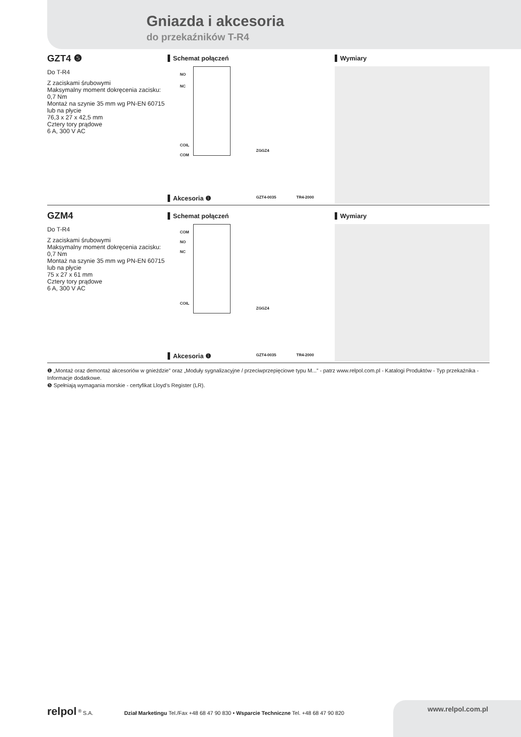Gniazda i akcesoria
do przekaźników T-R4
GZT4 ❺
Do T-R4
Z zaciskami śrubowymi
Maksymalny moment dokręcenia zacisku: 0,7 Nm
Montaż na szynie 35 mm wg PN-EN 60715 lub na płycie
76,3 x 27 x 42,5 mm
Cztery tory prądowe
6 A, 300 V AC
Schemat połączeń
NO
NC
COIL
COM
ZGGZ4
GZT4-0035 TR4-2000
Akcesoria ❶
Wymiary
GZM4
Do T-R4
Z zaciskami śrubowymi
Maksymalny moment dokręcenia zacisku: 0,7 Nm
Montaż na szynie 35 mm wg PN-EN 60715
lub na płycie
75 x 27 x 61 mm
Cztery tory prądowe
6 A, 300 V AC
Schemat połączeń
COM
NO
NC
COIL
ZGGZ4
GZT4-0035 TR4-2000
Akcesoria ❶
Wymiary
❶ „Montaż oraz demontaż akcesoriów w gnieździe” oraz „Moduły sygnalizacyjne / przeciwprzepięciowe typu M...” - patrz www.relpol.com.pl - Katalogi Produktów - Typ przekaźnika - Informacje dodatkowe.
❺ Spełniają wymagania morskie - certyfikat Lloyd’s Register (LR).
relpol <sup>®</sup> S.A. Dział Marketingu Tel./Fax +48 68 47 90 830 • Wsparcie Techniczne Tel. +48 68 47 90 820
www.relpol.com.pl